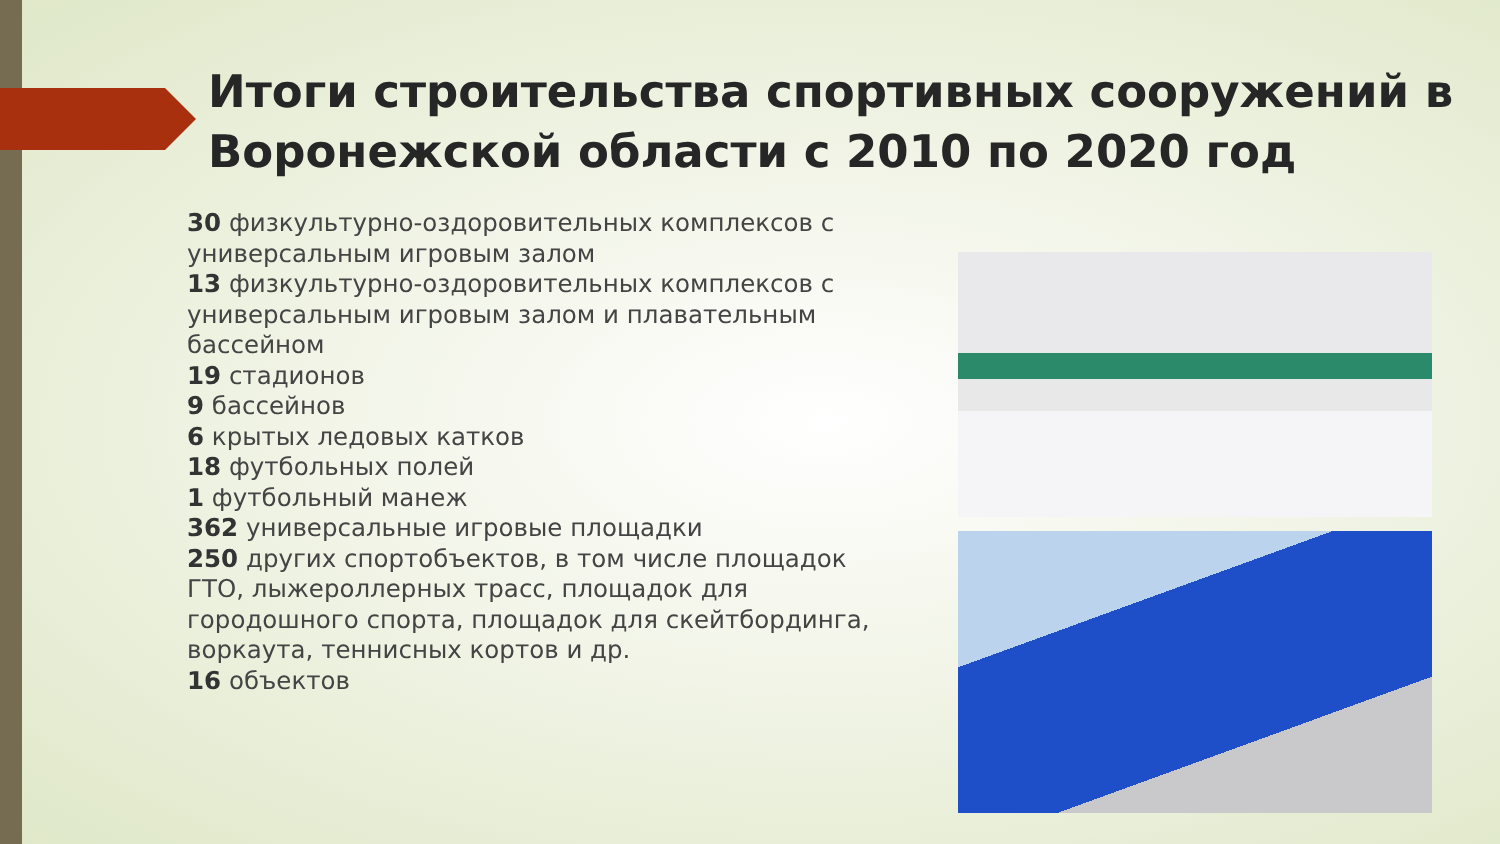Итоги строительства спортивных сооружений в Воронежской области с 2010 по 2020 год
30 физкультурно-оздоровительных комплексов с универсальным игровым залом
13 физкультурно-оздоровительных комплексов с универсальным игровым залом и плавательным бассейном
19 стадионов
9 бассейнов
6 крытых ледовых катков
18 футбольных полей
1 футбольный манеж
362 универсальные игровые площадки
250 других спортобъектов, в том числе площадок ГТО, лыжероллерных трасс, площадок для городошного спорта, площадок для скейтбординга, воркаута, теннисных кортов и др.
16 объектов